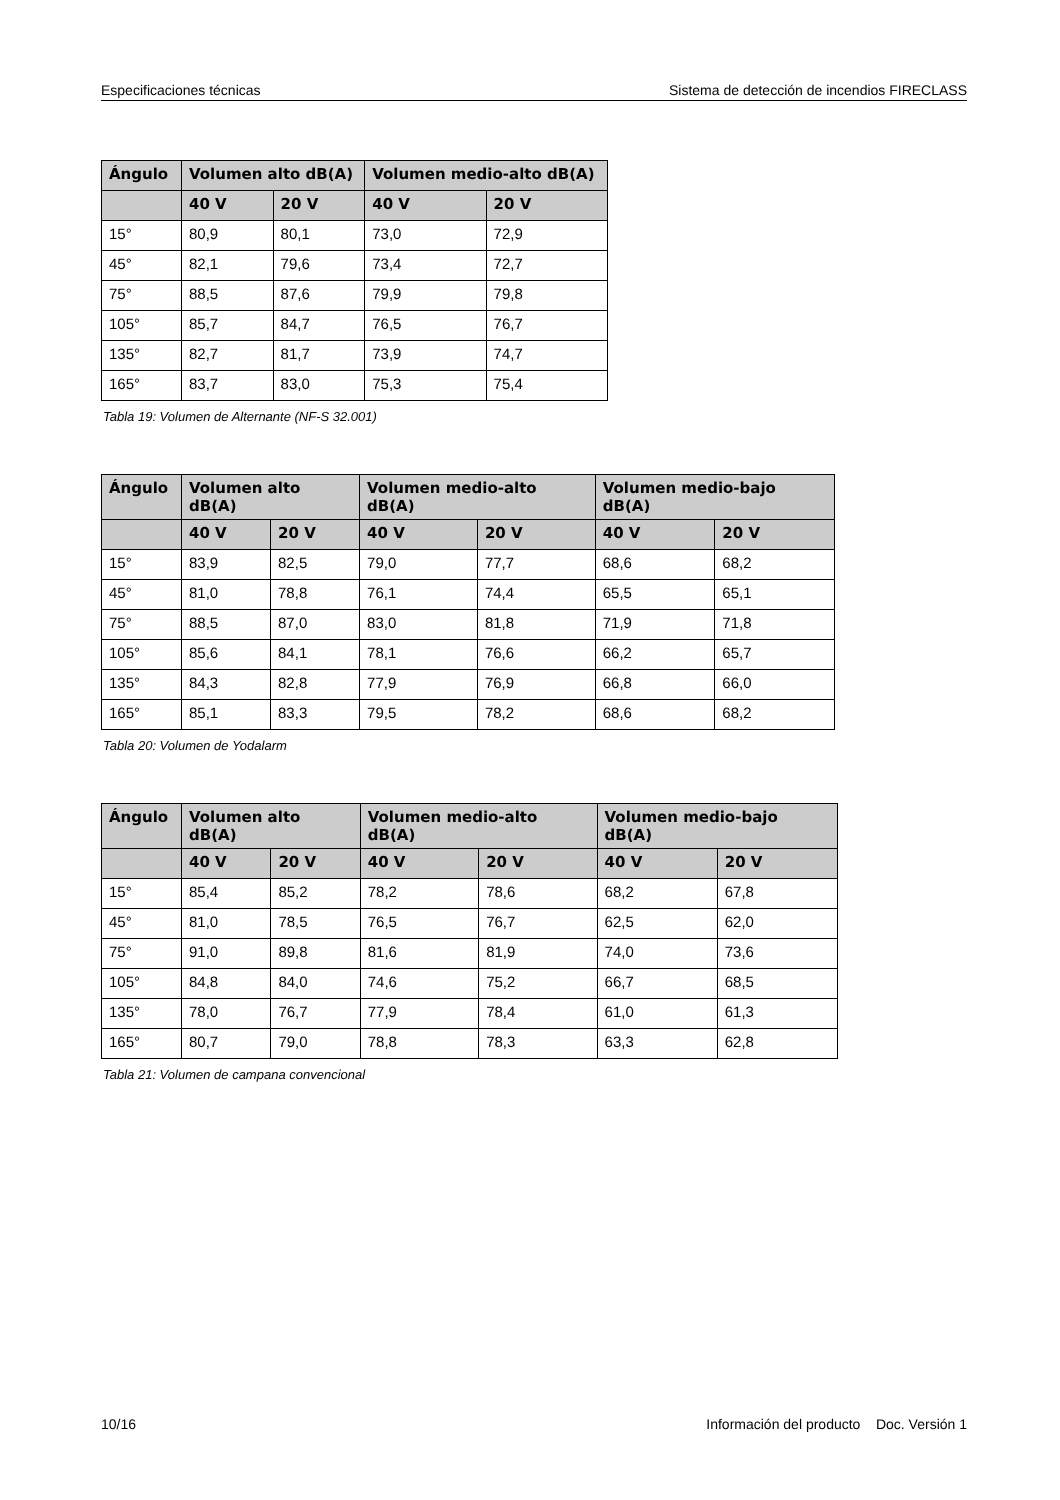Especificaciones técnicas Sistema de detección de incendios FIRECLASS
| Ángulo | Volumen alto dB(A) | | Volumen medio-alto dB(A) | |
| --- | --- | --- | --- | --- |
| | 40 V | 20 V | 40 V | 20 V |
| 15° | 80,9 | 80,1 | 73,0 | 72,9 |
| 45° | 82,1 | 79,6 | 73,4 | 72,7 |
| 75° | 88,5 | 87,6 | 79,9 | 79,8 |
| 105° | 85,7 | 84,7 | 76,5 | 76,7 |
| 135° | 82,7 | 81,7 | 73,9 | 74,7 |
| 165° | 83,7 | 83,0 | 75,3 | 75,4 |
Tabla 19: Volumen de Alternante (NF-S 32.001)
| Ángulo | Volumen alto dB(A) | | Volumen medio-alto dB(A) | | Volumen medio-bajo dB(A) | |
| --- | --- | --- | --- | --- | --- | --- |
| | 40 V | 20 V | 40 V | 20 V | 40 V | 20 V |
| 15° | 83,9 | 82,5 | 79,0 | 77,7 | 68,6 | 68,2 |
| 45° | 81,0 | 78,8 | 76,1 | 74,4 | 65,5 | 65,1 |
| 75° | 88,5 | 87,0 | 83,0 | 81,8 | 71,9 | 71,8 |
| 105° | 85,6 | 84,1 | 78,1 | 76,6 | 66,2 | 65,7 |
| 135° | 84,3 | 82,8 | 77,9 | 76,9 | 66,8 | 66,0 |
| 165° | 85,1 | 83,3 | 79,5 | 78,2 | 68,6 | 68,2 |
Tabla 20: Volumen de Yodalarm
| Ángulo | Volumen alto dB(A) | | Volumen medio-alto dB(A) | | Volumen medio-bajo dB(A) | |
| --- | --- | --- | --- | --- | --- | --- |
| | 40 V | 20 V | 40 V | 20 V | 40 V | 20 V |
| 15° | 85,4 | 85,2 | 78,2 | 78,6 | 68,2 | 67,8 |
| 45° | 81,0 | 78,5 | 76,5 | 76,7 | 62,5 | 62,0 |
| 75° | 91,0 | 89,8 | 81,6 | 81,9 | 74,0 | 73,6 |
| 105° | 84,8 | 84,0 | 74,6 | 75,2 | 66,7 | 68,5 |
| 135° | 78,0 | 76,7 | 77,9 | 78,4 | 61,0 | 61,3 |
| 165° | 80,7 | 79,0 | 78,8 | 78,3 | 63,3 | 62,8 |
Tabla 21: Volumen de campana convencional
10/16 Información del producto Doc. Versión 1